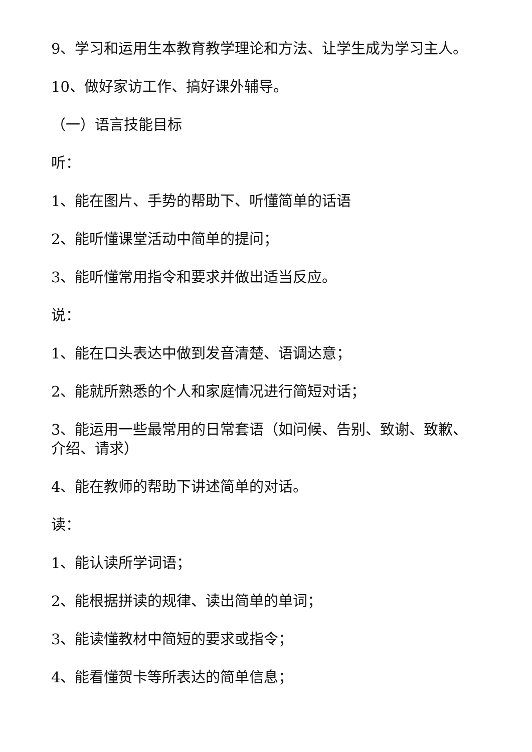9、学习和运用生本教育教学理论和方法、让学生成为学习主人。
10、做好家访工作、搞好课外辅导。
（一）语言技能目标
听：
1、能在图片、手势的帮助下、听懂简单的话语
2、能听懂课堂活动中简单的提问；
3、能听懂常用指令和要求并做出适当反应。
说：
1、能在口头表达中做到发音清楚、语调达意；
2、能就所熟悉的个人和家庭情况进行简短对话；
3、能运用一些最常用的日常套语（如问候、告别、致谢、致歉、介绍、请求）
4、能在教师的帮助下讲述简单的对话。
读：
1、能认读所学词语；
2、能根据拼读的规律、读出简单的单词；
3、能读懂教材中简短的要求或指令；
4、能看懂贺卡等所表达的简单信息；